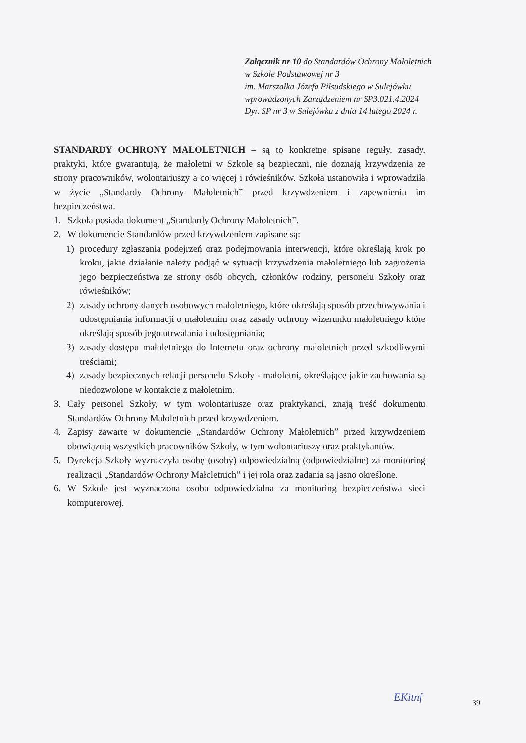Załącznik nr 10 do Standardów Ochrony Małoletnich
w Szkole Podstawowej nr 3
im. Marszałka Józefa Piłsudskiego w Sulejówku
wprowadzonych Zarządzeniem nr SP3.021.4.2024
Dyr. SP nr 3 w Sulejówku z dnia 14 lutego 2024 r.
STANDARDY OCHRONY MAŁOLETNICH – są to konkretne spisane reguły, zasady, praktyki, które gwarantują, że małoletni w Szkole są bezpieczni, nie doznają krzywdzenia ze strony pracowników, wolontariuszy a co więcej i rówieśników. Szkoła ustanowiła i wprowadziła w życie „Standardy Ochrony Małoletnich” przed krzywdzeniem i zapewnienia im bezpieczeństwa.
1. Szkoła posiada dokument „Standardy Ochrony Małoletnich”.
2. W dokumencie Standardów przed krzywdzeniem zapisane są:
1) procedury zgłaszania podejrzeń oraz podejmowania interwencji, które określają krok po kroku, jakie działanie należy podjąć w sytuacji krzywdzenia małoletniego lub zagrożenia jego bezpieczeństwa ze strony osób obcych, członków rodziny, personelu Szkoły oraz rówieśników;
2) zasady ochrony danych osobowych małoletniego, które określają sposób przechowywania i udostępniania informacji o małoletnim oraz zasady ochrony wizerunku małoletniego które określają sposób jego utrwalania i udostępniania;
3) zasady dostępu małoletniego do Internetu oraz ochrony małoletnich przed szkodliwymi treściami;
4) zasady bezpiecznych relacji personelu Szkoły - małoletni, określające jakie zachowania są niedozwolone w kontakcie z małoletnim.
3. Cały personel Szkoły, w tym wolontariusze oraz praktykanci, znają treść dokumentu Standardów Ochrony Małoletnich przed krzywdzeniem.
4. Zapisy zawarte w dokumencie „Standardów Ochrony Małoletnich” przed krzywdzeniem obowiązują wszystkich pracowników Szkoły, w tym wolontariuszy oraz praktykantów.
5. Dyrekcja Szkoły wyznaczyła osobę (osoby) odpowiedzialną (odpowiedzialne) za monitoring realizacji „Standardów Ochrony Małoletnich” i jej rola oraz zadania są jasno określone.
6. W Szkole jest wyznaczona osoba odpowiedzialna za monitoring bezpieczeństwa sieci komputerowej.
EKitnf 39